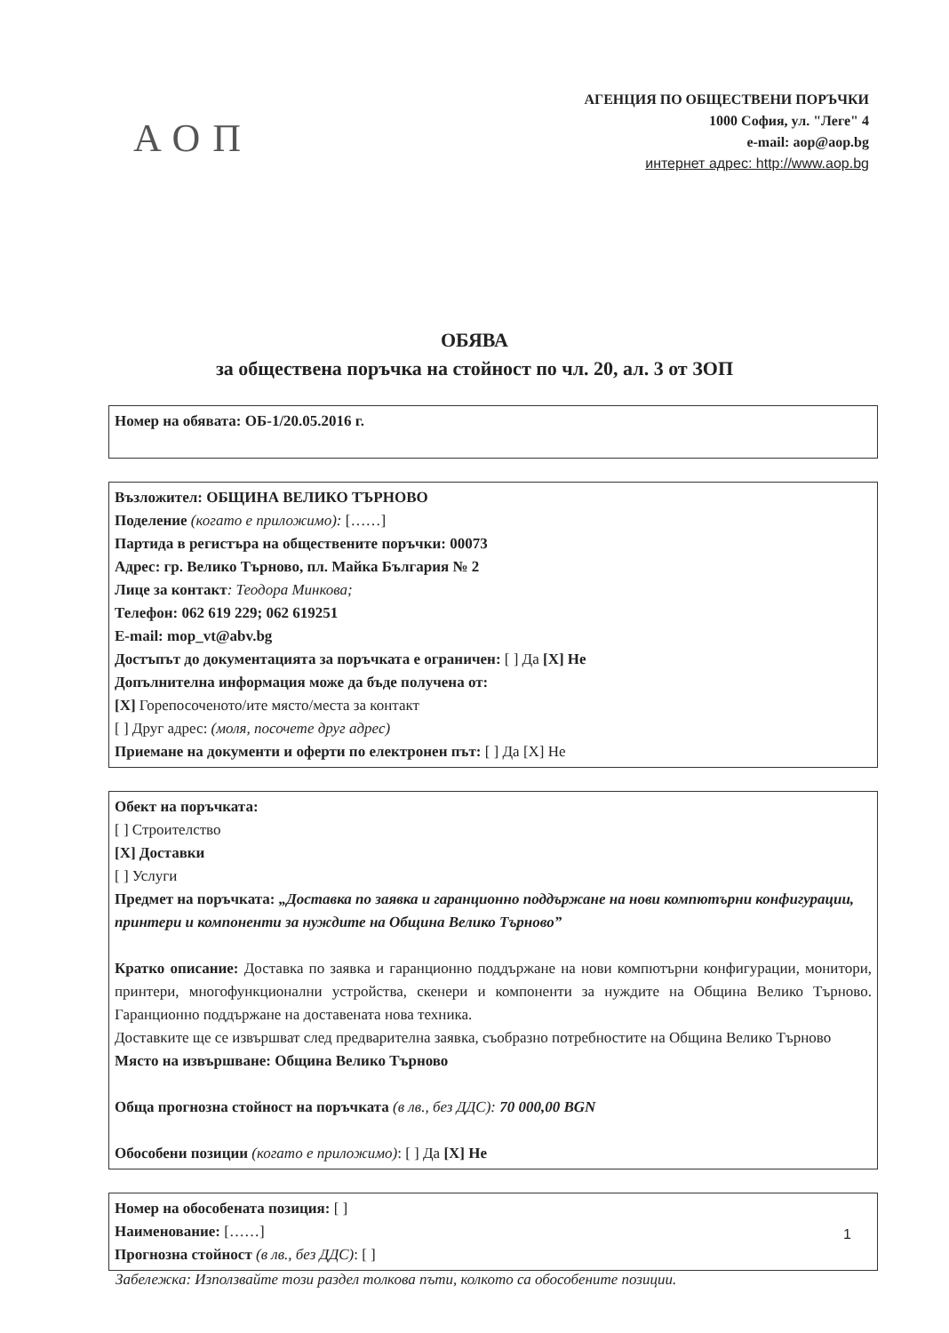АОП
АГЕНЦИЯ ПО ОБЩЕСТВЕНИ ПОРЪЧКИ
1000 София, ул. "Леге" 4
e-mail: aop@aop.bg
интернет адрес: http://www.aop.bg
ОБЯВА
за обществена поръчка на стойност по чл. 20, ал. 3 от ЗОП
Номер на обявата: ОБ-1/20.05.2016 г.
Възложител: ОБЩИНА ВЕЛИКО ТЪРНОВО
Поделение (когато е приложимо): [……]
Партида в регистъра на обществените поръчки: 00073
Адрес: гр. Велико Търново, пл. Майка България № 2
Лице за контакт: Теодора Минкова;
Телефон: 062 619 229; 062 619251
E-mail: mop_vt@abv.bg
Достъпът до документацията за поръчката е ограничен: [ ] Да [X] Не
Допълнителна информация може да бъде получена от:
[X] Горепосоченото/ите място/места за контакт
[ ] Друг адрес: (моля, посочете друг адрес)
Приемане на документи и оферти по електронен път: [ ] Да [X] Не
Обект на поръчката:
[ ] Строителство
[X] Доставки
[ ] Услуги
Предмет на поръчката: „Доставка по заявка и гаранционно поддържане на нови компютърни конфигурации, принтери и компоненти за нуждите на Община Велико Търново”
Кратко описание: Доставка по заявка и гаранционно поддържане на нови компютърни конфигурации, монитори, принтери, многофункционални устройства, скенери и компоненти за нуждите на Община Велико Търново. Гаранционно поддържане на доставената нова техника.
Доставките ще се извършват след предварителна заявка, съобразно потребностите на Община Велико Търново
Място на извършване: Община Велико Търново
Обща прогнозна стойност на поръчката (в лв., без ДДС): 70 000,00 BGN
Обособени позиции (когато е приложимо): [ ] Да [X] Не
Номер на обособената позиция: [ ]
Наименование: [……]
Прогнозна стойност (в лв., без ДДС): [ ]
Забележка: Използвайте този раздел толкова пъти, колкото са обособените позиции.
1